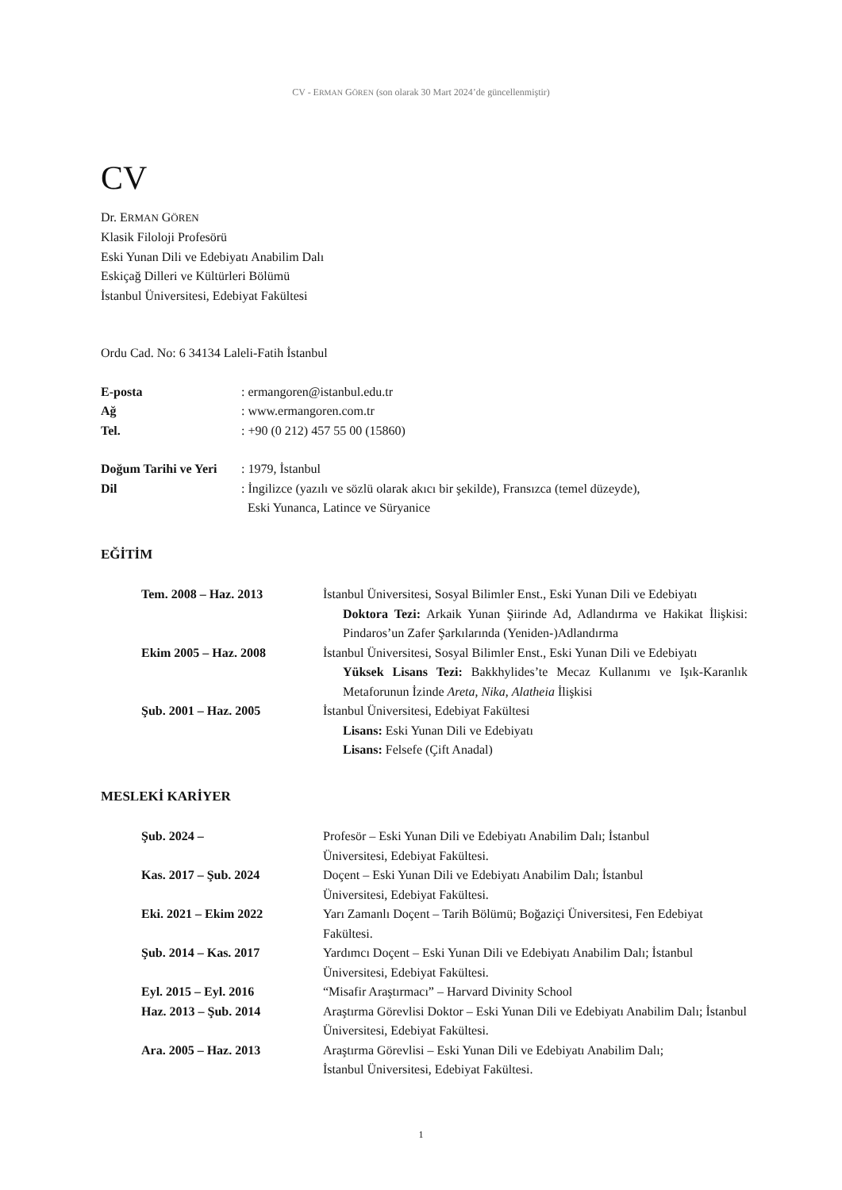CV - ERMAN GÖREN (son olarak 30 Mart 2024’de güncellenmiştir)
CV
Dr. ERMAN GÖREN
Klasik Filoloji Profesörü
Eski Yunan Dili ve Edebiyatı Anabilim Dalı
Eskiçağ Dilleri ve Kültürleri Bölümü
İstanbul Üniversitesi, Edebiyat Fakültesi
Ordu Cad. No: 6 34134 Laleli-Fatih İstanbul
| E-posta | : ermangoren@istanbul.edu.tr |
| Ağ | : www.ermangoren.com.tr |
| Tel. | : +90 (0 212) 457 55 00 (15860) |
| Doğum Tarihi ve Yeri | : 1979, İstanbul |
| Dil | : İngilizce (yazılı ve sözlü olarak akıcı bir şekilde), Fransızca (temel düzeyde), Eski Yunanca, Latince ve Süryanice |
EĞİTİM
| Tem. 2008 – Haz. 2013 | İstanbul Üniversitesi, Sosyal Bilimler Enst., Eski Yunan Dili ve Edebiyatı Doktora Tezi: Arkaik Yunan Şiirinde Ad, Adlandırma ve Hakikat İlişkisi: Pindaros’un Zafer Şarkılarında (Yeniden-)Adlandırma |
| Ekim 2005 – Haz. 2008 | İstanbul Üniversitesi, Sosyal Bilimler Enst., Eski Yunan Dili ve Edebiyatı Yüksek Lisans Tezi: Bakkhylides’te Mecaz Kullanımı ve Işık-Karanlık Metaforunun İzinde Areta , Nika , Alatheia İlişkisi |
| Şub. 2001 – Haz. 2005 | İstanbul Üniversitesi, Edebiyat Fakültesi Lisans: Eski Yunan Dili ve Edebiyatı Lisans: Felsefe (Çift Anadal) |
MESLEKİ KARİYER
| Şub. 2024 – | Profesör – Eski Yunan Dili ve Edebiyatı Anabilim Dalı; İstanbul Üniversitesi, Edebiyat Fakültesi. |
| Kas. 2017 – Şub. 2024 | Doçent – Eski Yunan Dili ve Edebiyatı Anabilim Dalı; İstanbul Üniversitesi, Edebiyat Fakültesi. |
| Eki. 2021 – Ekim 2022 | Yarı Zamanlı Doçent – Tarih Bölümü; Boğaziçi Üniversitesi, Fen Edebiyat Fakültesi. |
| Şub. 2014 – Kas. 2017 | Yardımcı Doçent – Eski Yunan Dili ve Edebiyatı Anabilim Dalı; İstanbul Üniversitesi, Edebiyat Fakültesi. |
| Eyl. 2015 – Eyl. 2016 | “Misafir Araştırmacı” – Harvard Divinity School |
| Haz. 2013 – Şub. 2014 | Araştırma Görevlisi Doktor – Eski Yunan Dili ve Edebiyatı Anabilim Dalı; İstanbul Üniversitesi, Edebiyat Fakültesi. |
| Ara. 2005 – Haz. 2013 | Araştırma Görevlisi – Eski Yunan Dili ve Edebiyatı Anabilim Dalı; İstanbul Üniversitesi, Edebiyat Fakültesi. |
1